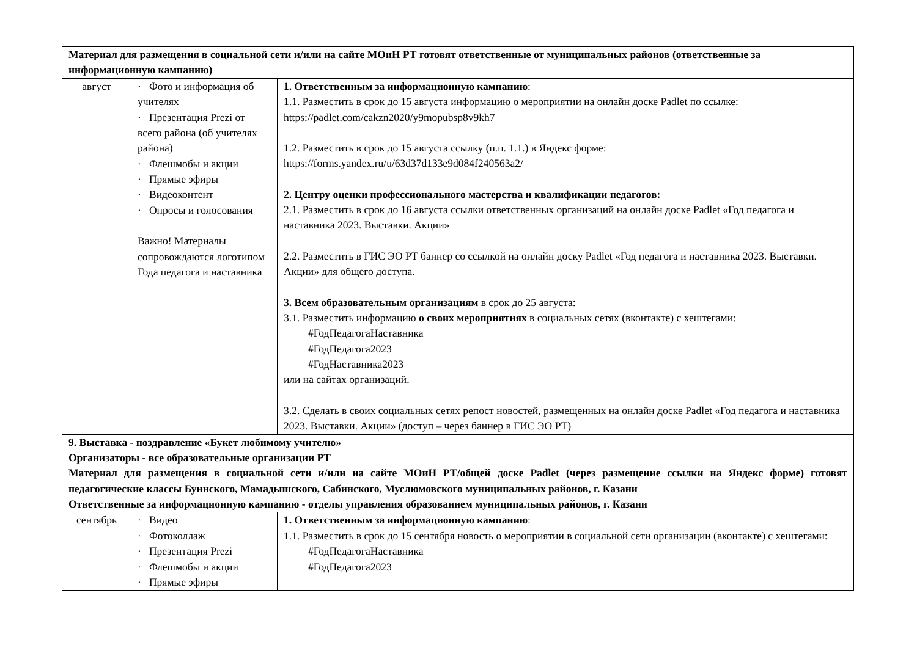| Материал для размещения в социальной сети и/или на сайте МОиН РТ готовят ответственные от муниципальных районов (ответственные за информационную кампанию) | | |
| август | · Фото и информация об учителях · Презентация Prezi от всего района (об учителях района) · Флешмобы и акции · Прямые эфиры · Видеоконтент · Опросы и голосования Важно! Материалы сопровождаются логотипом Года педагога и наставника | 1. Ответственным за информационную кампанию : 1.1. Разместить в срок до 15 августа информацию о мероприятии на онлайн доске Padlet по ссылке: https://padlet.com/cakzn2020/y9mopubsp8v9kh7 1.2. Разместить в срок до 15 августа ссылку (п.п. 1.1.) в Яндекс форме: https://forms.yandex.ru/u/63d37d133e9d084f240563a2/ 2. Центру оценки профессионального мастерства и квалификации педагогов: 2.1. Разместить в срок до 16 августа ссылки ответственных организаций на онлайн доске Padlet «Год педагога и наставника 2023. Выставки. Акции» 2.2. Разместить в ГИС ЭО РТ баннер со ссылкой на онлайн доску Padlet «Год педагога и наставника 2023. Выставки. Акции» для общего доступа. 3. Всем образовательным организациям в срок до 25 августа: 3.1. Разместить информацию о своих мероприятиях в социальных сетях (вконтакте) с хештегами: #ГодПедагогаНаставника #ГодПедагога2023 #ГодНаставника2023 или на сайтах организаций. 3.2. Сделать в своих социальных сетях репост новостей, размещенных на онлайн доске Padlet «Год педагога и наставника 2023. Выставки. Акции» (доступ – через баннер в ГИС ЭО РТ) |
| 9. Выставка - поздравление «Букет любимому учителю» Организаторы - все образовательные организации РТ Материал для размещения в социальной сети и/или на сайте МОиН РТ/общей доске Padlet (через размещение ссылки на Яндекс форме) готовят педагогические классы Буинского, Мамадышского, Сабинского, Муслюмовского муниципальных районов, г. Казани Ответственные за информационную кампанию - отделы управления образованием муниципальных районов, г. Казани | | |
| сентябрь | · Видео · Фотоколлаж · Презентация Prezi · Флешмобы и акции · Прямые эфиры | 1. Ответственным за информационную кампанию : 1.1. Разместить в срок до 15 сентября новость о мероприятии в социальной сети организации (вконтакте) с хештегами: #ГодПедагогаНаставника #ГодПедагога2023 |